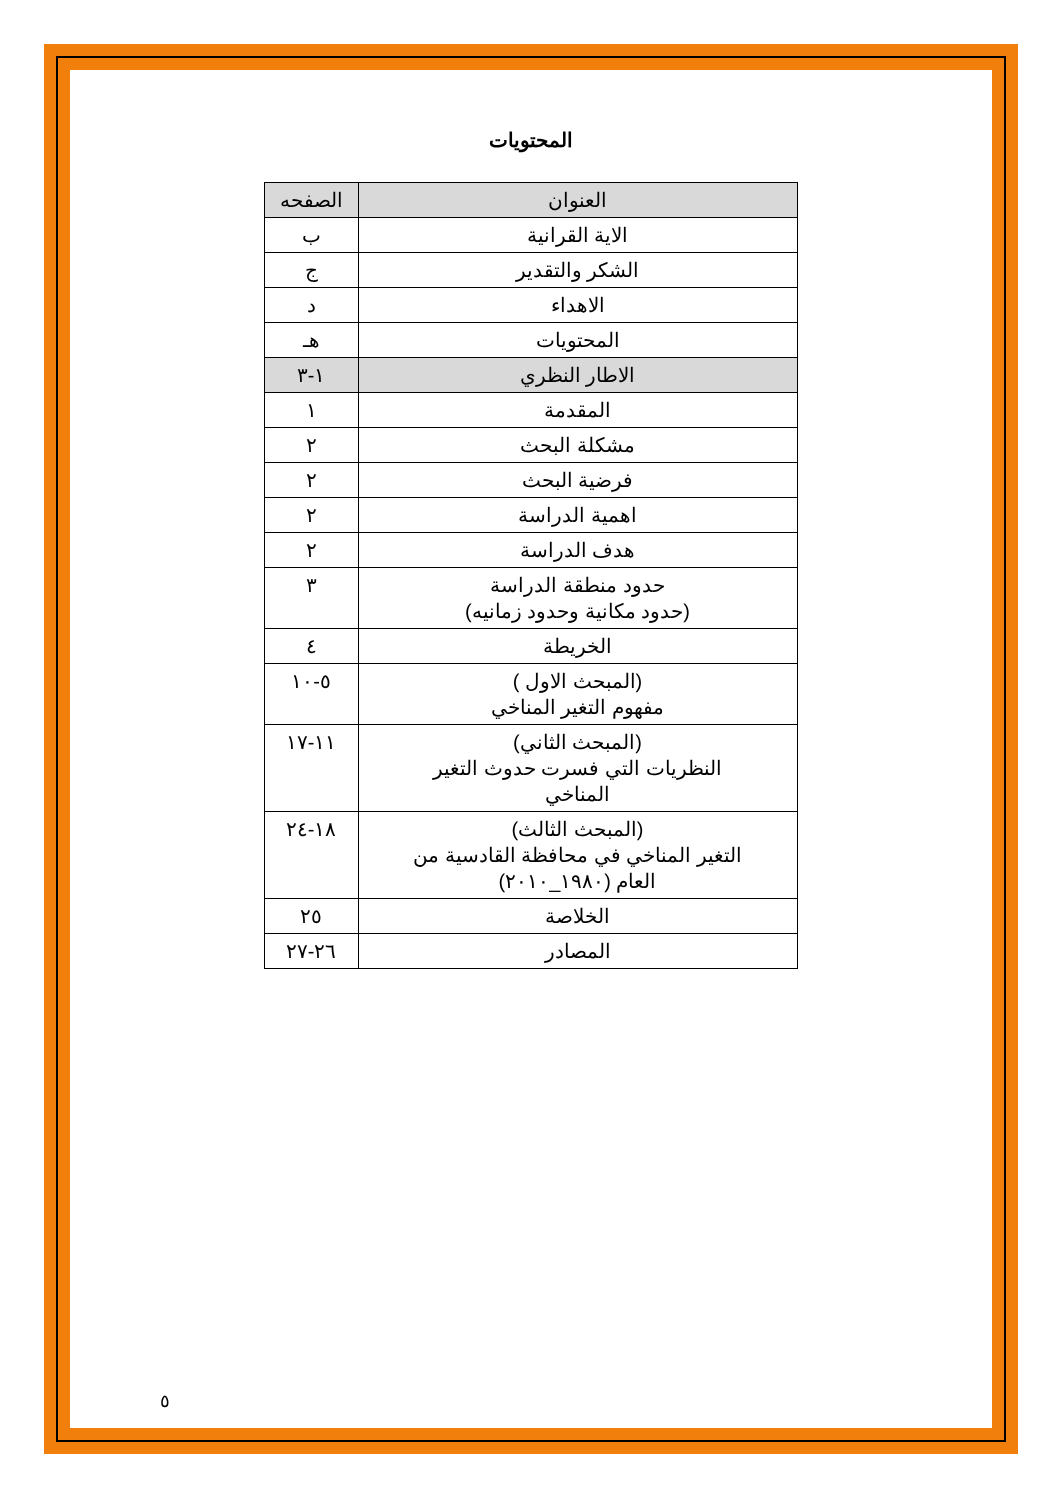المحتويات
| العنوان | الصفحه |
| --- | --- |
| الاية القرانية | ب |
| الشكر والتقدير | ج |
| الاهداء | د |
| المحتويات | هـ |
| الاطار النظري | ١-٣ |
| المقدمة | ١ |
| مشكلة البحث | ٢ |
| فرضية البحث | ٢ |
| اهمية الدراسة | ٢ |
| هدف الدراسة | ٢ |
| حدود منطقة الدراسة (حدود مكانية وحدود زمانيه) | ٣ |
| الخريطة | ٤ |
| (المبحث الاول ) مفهوم التغير المناخي | ٥-١٠ |
| (المبحث الثاني) النظريات التي فسرت حدوث التغير المناخي | ١١-١٧ |
| (المبحث الثالث) التغير المناخي في محافظة القادسية من العام (١٩٨٠_٢٠١٠) | ١٨-٢٤ |
| الخلاصة | ٢٥ |
| المصادر | ٢٦-٢٧ |
٥